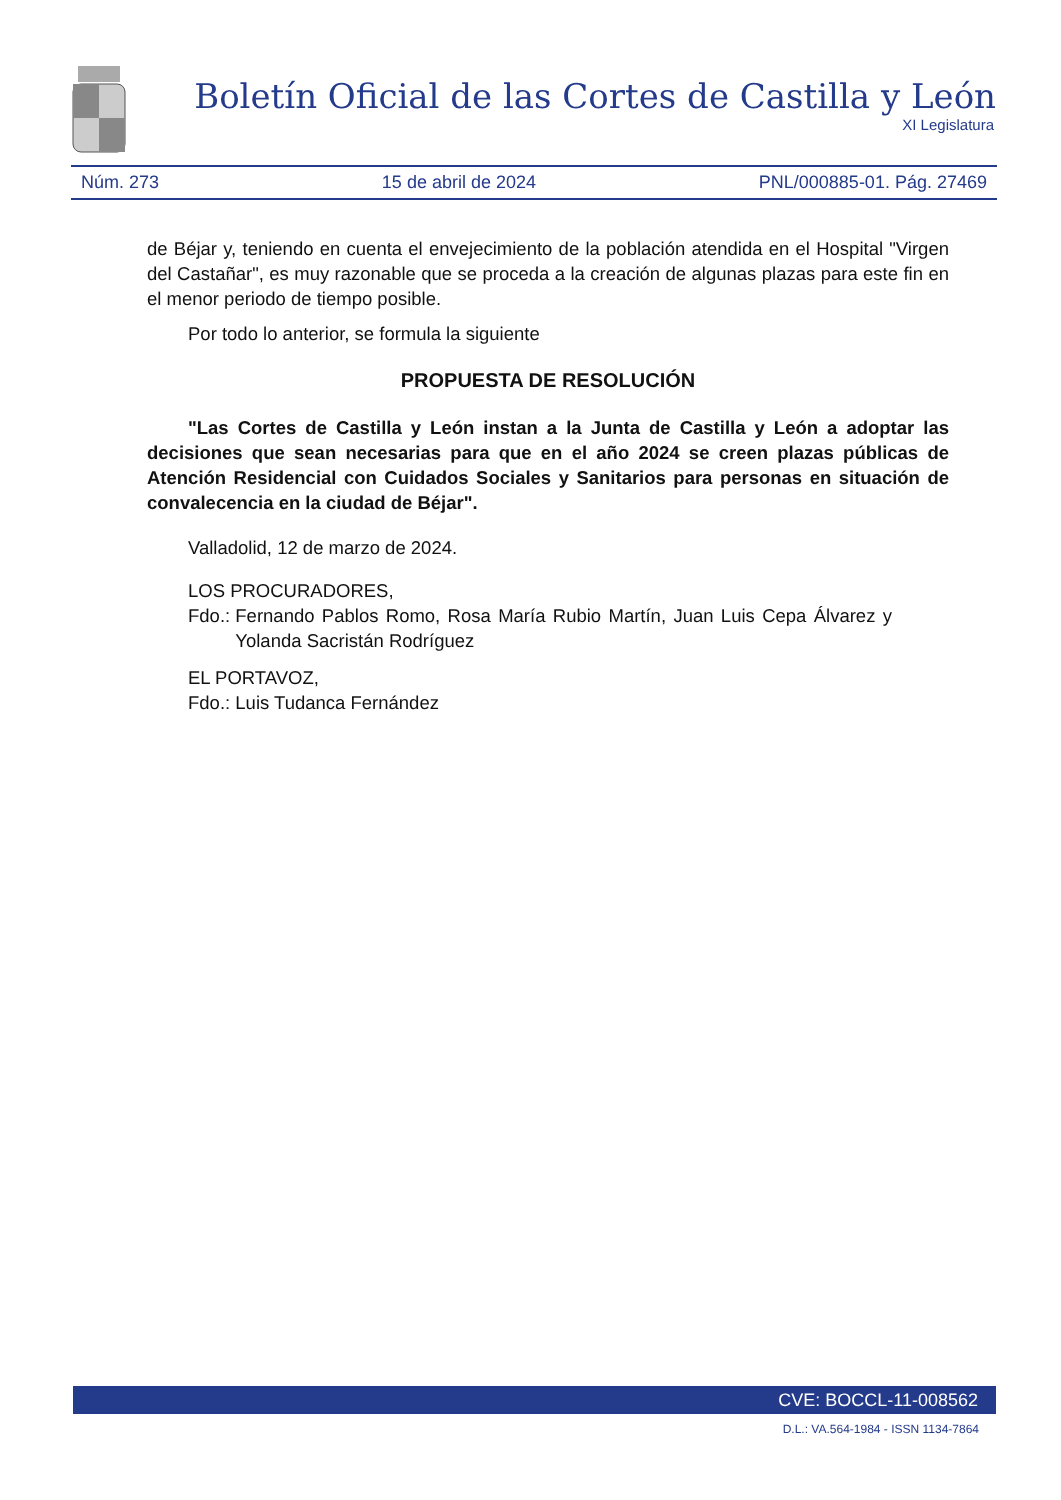Boletín Oficial de las Cortes de Castilla y León
XI Legislatura
Núm. 273 15 de abril de 2024 PNL/000885-01. Pág. 27469
de Béjar y, teniendo en cuenta el envejecimiento de la población atendida en el Hospital "Virgen del Castañar", es muy razonable que se proceda a la creación de algunas plazas para este fin en el menor periodo de tiempo posible.
Por todo lo anterior, se formula la siguiente
PROPUESTA DE RESOLUCIÓN
"Las Cortes de Castilla y León instan a la Junta de Castilla y León a adoptar las decisiones que sean necesarias para que en el año 2024 se creen plazas públicas de Atención Residencial con Cuidados Sociales y Sanitarios para personas en situación de convalecencia en la ciudad de Béjar".
Valladolid, 12 de marzo de 2024.
LOS PROCURADORES,
Fdo.: Fernando Pablos Romo, Rosa María Rubio Martín, Juan Luis Cepa Álvarez y Yolanda Sacristán Rodríguez
EL PORTAVOZ,
Fdo.: Luis Tudanca Fernández
CVE: BOCCL-11-008562
D.L.: VA.564-1984 - ISSN 1134-7864